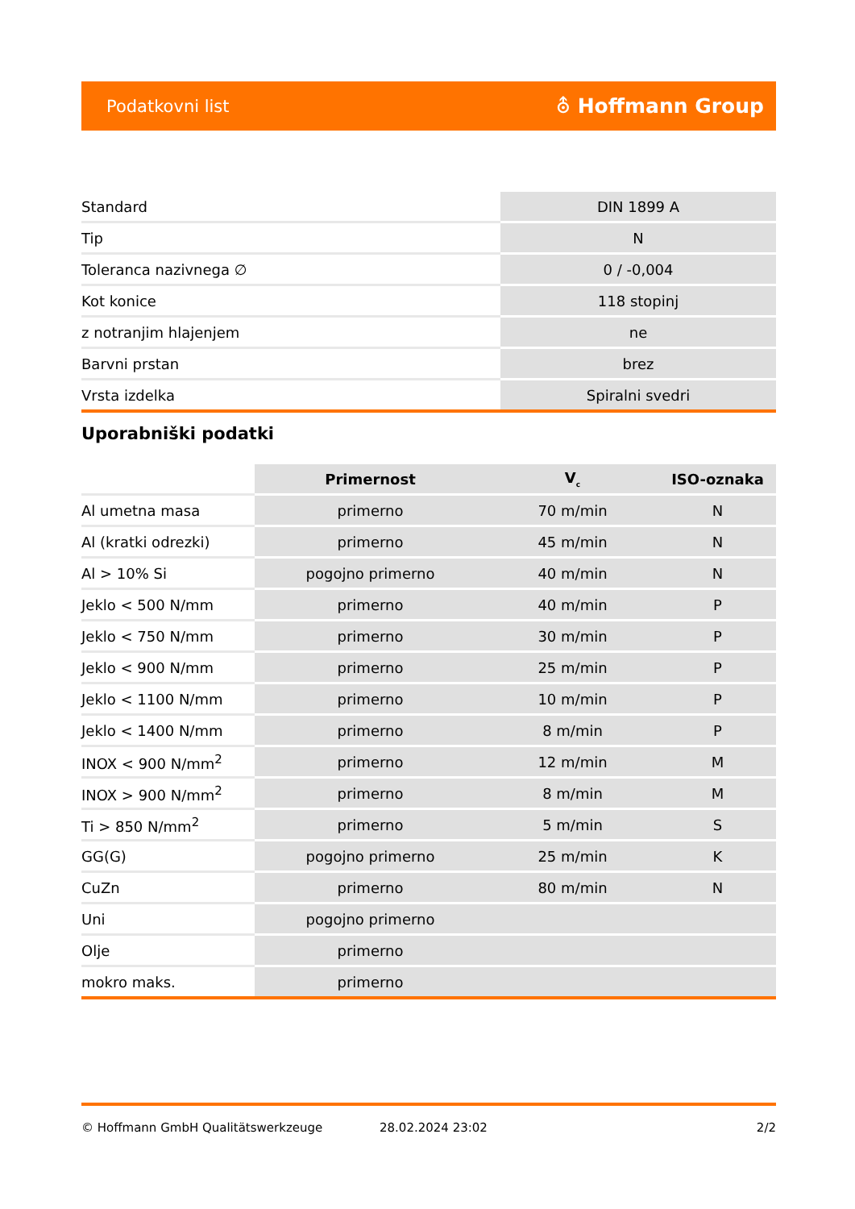Podatkovni list ⛢ Hoffmann Group
| Standard | DIN 1899 A |
| Tip | N |
| Toleranca nazivnega ∅ | 0 / -0,004 |
| Kot konice | 118 stopinj |
| z notranjim hlajenjem | ne |
| Barvni prstan | brez |
| Vrsta izdelka | Spiralni svedri |
Uporabniški podatki
| | Primernost | V<sub>c</sub> | ISO-oznaka |
| --- | --- | --- | --- |
| Al umetna masa | primerno | 70 m/min | N |
| Al (kratki odrezki) | primerno | 45 m/min | N |
| Al > 10% Si | pogojno primerno | 40 m/min | N |
| Jeklo < 500 N/mm | primerno | 40 m/min | P |
| Jeklo < 750 N/mm | primerno | 30 m/min | P |
| Jeklo < 900 N/mm | primerno | 25 m/min | P |
| Jeklo < 1100 N/mm | primerno | 10 m/min | P |
| Jeklo < 1400 N/mm | primerno | 8 m/min | P |
| INOX < 900 N/mm<sup>2</sup> | primerno | 12 m/min | M |
| INOX > 900 N/mm<sup>2</sup> | primerno | 8 m/min | M |
| Ti > 850 N/mm<sup>2</sup> | primerno | 5 m/min | S |
| GG(G) | pogojno primerno | 25 m/min | K |
| CuZn | primerno | 80 m/min | N |
| Uni | pogojno primerno | | |
| Olje | primerno | | |
| mokro maks. | primerno | | |
© Hoffmann GmbH Qualitätswerkzeuge 28.02.2024 23:02 2/2